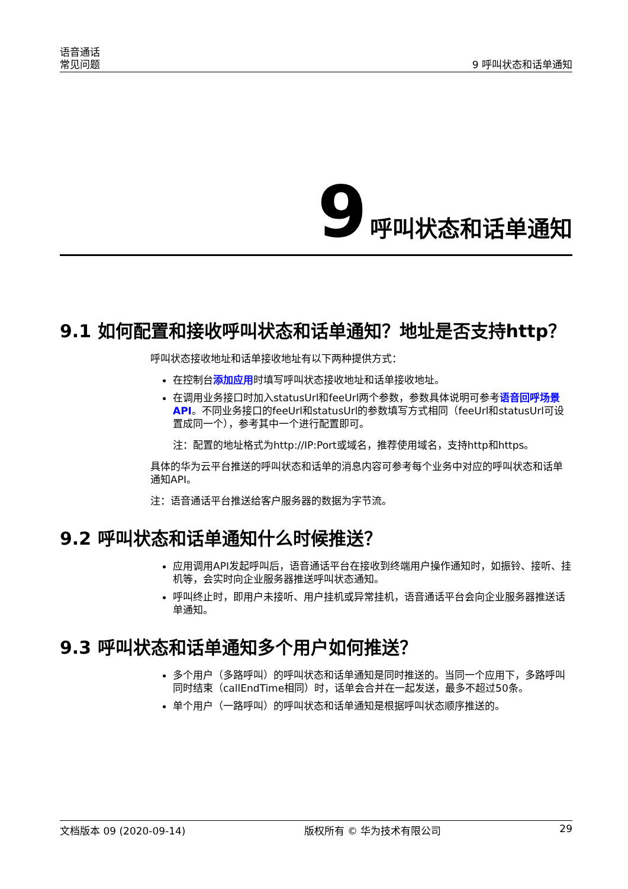语音通话
常见问题 9 呼叫状态和话单通知
9 呼叫状态和话单通知
9.1 如何配置和接收呼叫状态和话单通知？地址是否支持http？
呼叫状态接收地址和话单接收地址有以下两种提供方式：
在控制台添加应用时填写呼叫状态接收地址和话单接收地址。
在调用业务接口时加入statusUrl和feeUrl两个参数，参数具体说明可参考语音回呼场景API。不同业务接口的feeUrl和statusUrl的参数填写方式相同（feeUrl和statusUrl可设置成同一个），参考其中一个进行配置即可。
注：配置的地址格式为http://IP:Port或域名，推荐使用域名，支持http和https。
具体的华为云平台推送的呼叫状态和话单的消息内容可参考每个业务中对应的呼叫状态和话单通知API。
注：语音通话平台推送给客户服务器的数据为字节流。
9.2 呼叫状态和话单通知什么时候推送？
应用调用API发起呼叫后，语音通话平台在接收到终端用户操作通知时，如振铃、接听、挂机等，会实时向企业服务器推送呼叫状态通知。
呼叫终止时，即用户未接听、用户挂机或异常挂机，语音通话平台会向企业服务器推送话单通知。
9.3 呼叫状态和话单通知多个用户如何推送？
多个用户（多路呼叫）的呼叫状态和话单通知是同时推送的。当同一个应用下，多路呼叫同时结束（callEndTime相同）时，话单会合并在一起发送，最多不超过50条。
单个用户（一路呼叫）的呼叫状态和话单通知是根据呼叫状态顺序推送的。
文档版本 09 (2020-09-14) 版权所有 © 华为技术有限公司 29